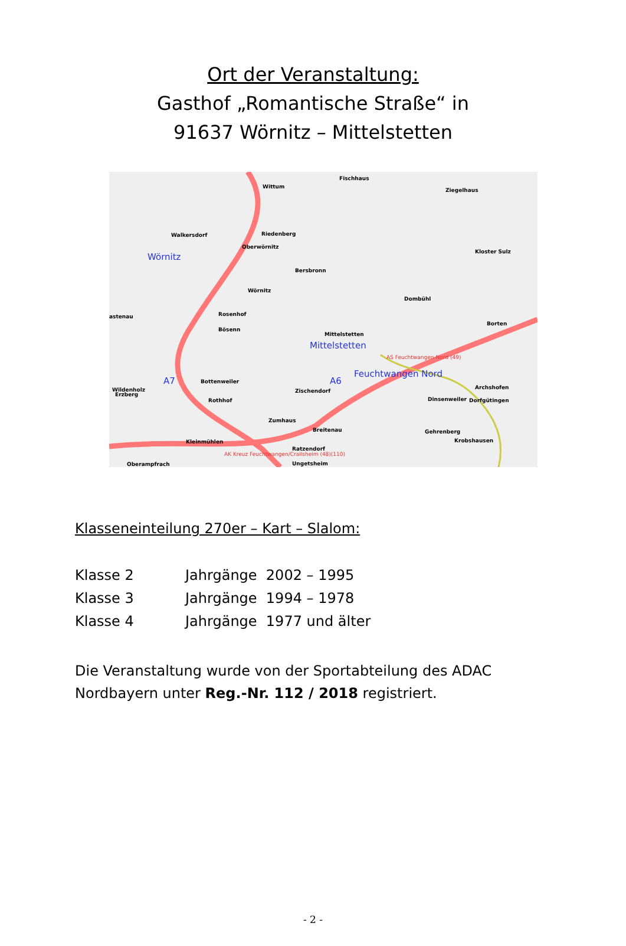Ort der Veranstaltung:
Gasthof „Romantische Straße“ in
91637 Wörnitz – Mittelstetten
Fischhaus
Wittum
Ziegelhaus
Walkersdorf Riedenberg
Oberwörnitz
Wörnitz Kloster Sulz
Bersbronn
Wörnitz
Dombühl
astenau Rosenhof
Bösenn
Borten
Mittelstetten
Mittelstetten
Erzberg
Rothhof Dinsenweiler
Kleinmühlen
Ratzendorf
AS Feuchtwangen-Nord (49)
Feuchtwangen Nord
A7 A6
Wildenholz
Bottenweiler
Zischendorf
Archshofen
Dorfgütingen
Zumhaus
Breitenau Gehrenberg
Krobshausen
AK Kreuz Feuchtwangen/Crailsheim (48)(110)
Oberampfrach Ungetsheim
Klasseneinteilung 270er – Kart – Slalom:
Klasse 2 Jahrgänge 2002 – 1995
Klasse 3 Jahrgänge 1994 – 1978
Klasse 4 Jahrgänge 1977 und älter
Die Veranstaltung wurde von der Sportabteilung des ADAC Nordbayern unter Reg.-Nr. 112 / 2018 registriert.
- 2 -